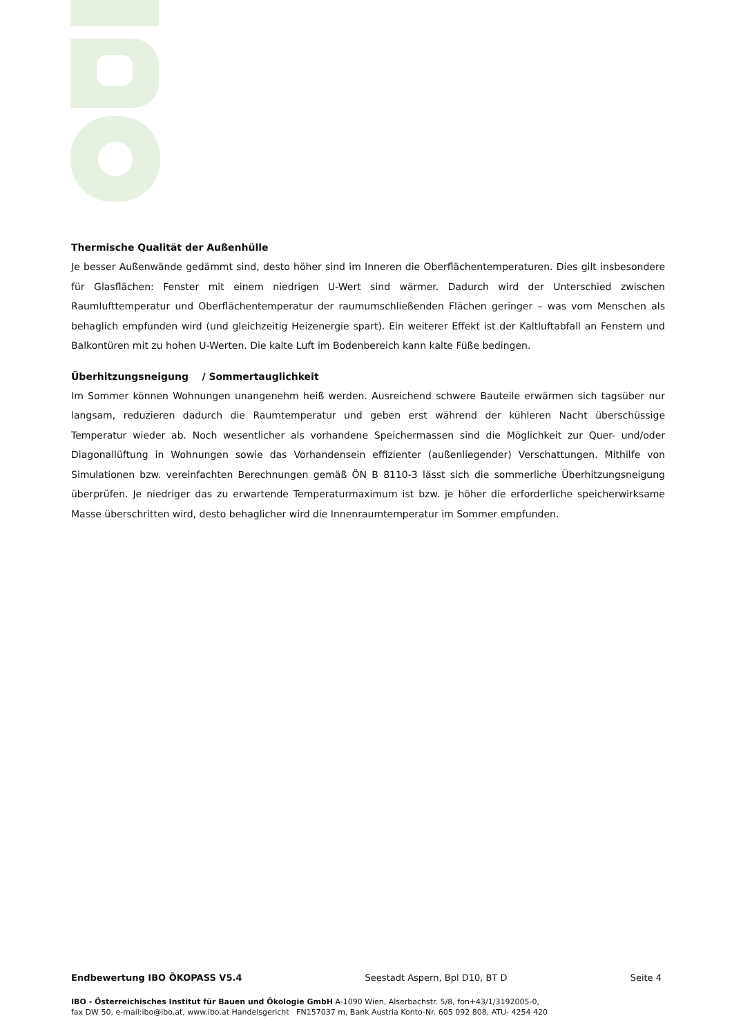Thermische Qualität der Außenhülle
Je besser Außenwände gedämmt sind, desto höher sind im Inneren die Oberflächentemperaturen. Dies gilt insbesondere für Glasflächen: Fenster mit einem niedrigen U-Wert sind wärmer. Dadurch wird der Unterschied zwischen Raumlufttemperatur und Oberflächentemperatur der raumumschließenden Flächen geringer – was vom Menschen als behaglich empfunden wird (und gleichzeitig Heizenergie spart). Ein weiterer Effekt ist der Kaltluftabfall an Fenstern und Balkontüren mit zu hohen U-Werten. Die kalte Luft im Bodenbereich kann kalte Füße bedingen.
Überhitzungsneigung / Sommertauglichkeit
Im Sommer können Wohnungen unangenehm heiß werden. Ausreichend schwere Bauteile erwärmen sich tagsüber nur langsam, reduzieren dadurch die Raumtemperatur und geben erst während der kühleren Nacht überschüssige Temperatur wieder ab. Noch wesentlicher als vorhandene Speichermassen sind die Möglichkeit zur Quer- und/oder Diagonallüftung in Wohnungen sowie das Vorhandensein effizienter (außenliegender) Verschattungen. Mithilfe von Simulationen bzw. vereinfachten Berechnungen gemäß ÖN B 8110-3 lässt sich die sommerliche Überhitzungsneigung überprüfen. Je niedriger das zu erwartende Temperaturmaximum ist bzw. je höher die erforderliche speicherwirksame Masse überschritten wird, desto behaglicher wird die Innenraumtemperatur im Sommer empfunden.
Endbewertung IBO ÖKOPASS V5.4 Seestadt Aspern, Bpl D10, BT D Seite 4
IBO - Österreichisches Institut für Bauen und Ökologie GmbH A-1090 Wien, Alserbachstr. 5/8, fon+43/1/3192005-0,
fax DW 50, e-mail:ibo@ibo.at, www.ibo.at Handelsgericht FN157037 m, Bank Austria Konto-Nr. 605 092 808, ATU- 4254 420